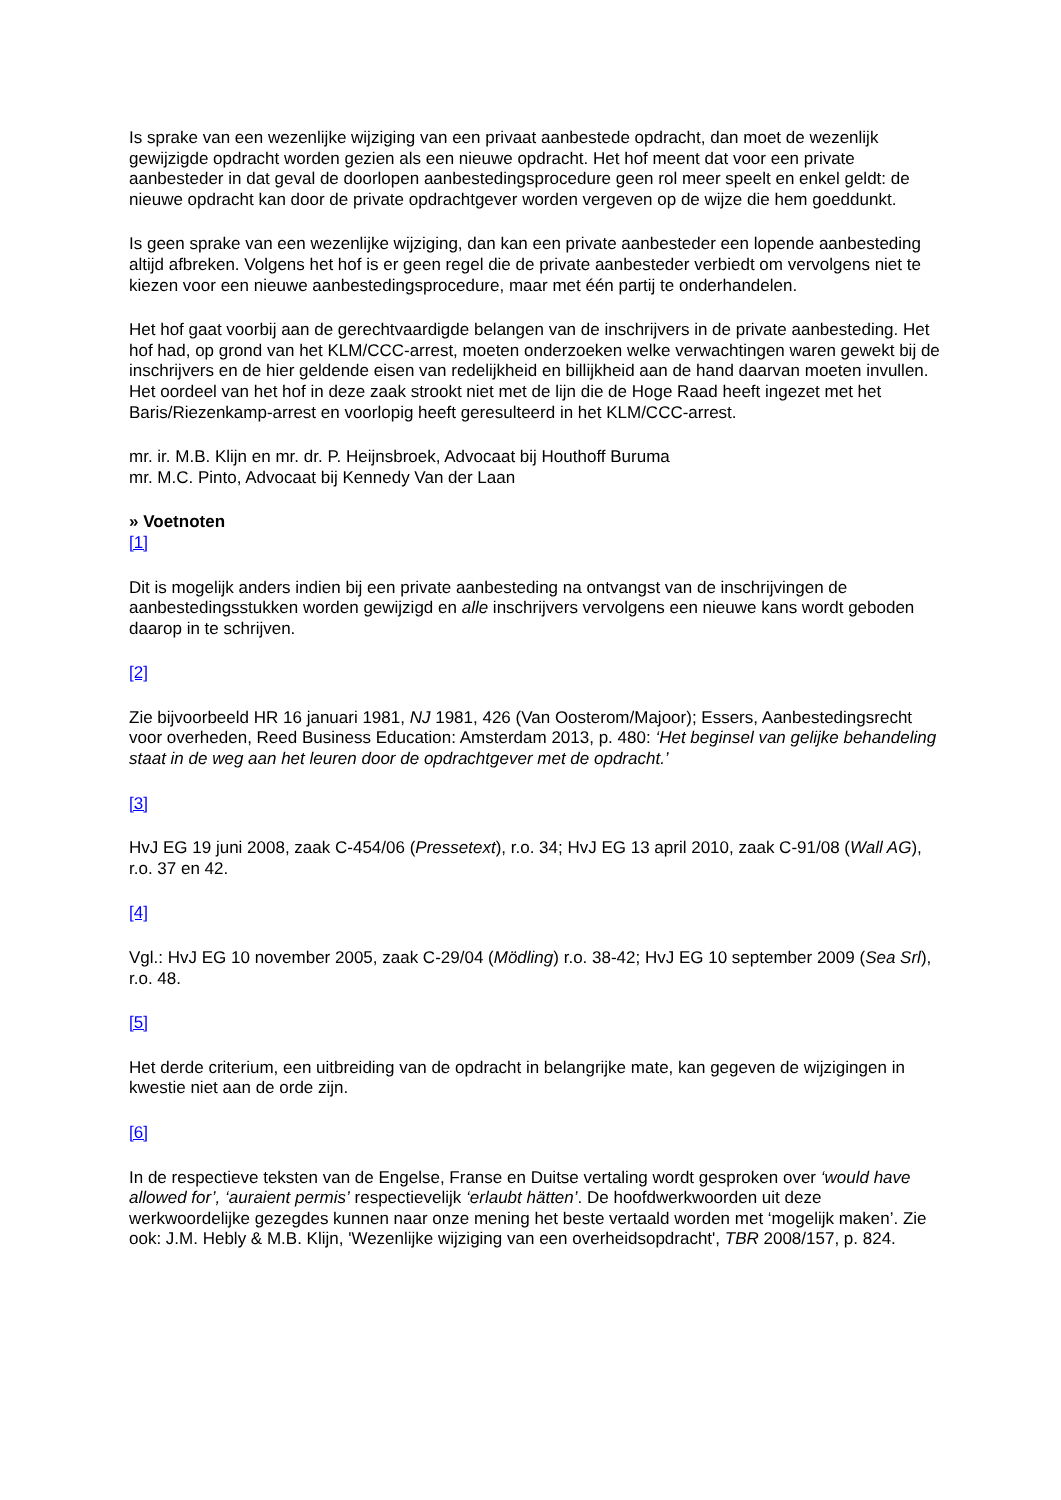Is sprake van een wezenlijke wijziging van een privaat aanbestede opdracht, dan moet de wezenlijk gewijzigde opdracht worden gezien als een nieuwe opdracht. Het hof meent dat voor een private aanbesteder in dat geval de doorlopen aanbestedingsprocedure geen rol meer speelt en enkel geldt: de nieuwe opdracht kan door de private opdrachtgever worden vergeven op de wijze die hem goeddunkt.
Is geen sprake van een wezenlijke wijziging, dan kan een private aanbesteder een lopende aanbesteding altijd afbreken. Volgens het hof is er geen regel die de private aanbesteder verbiedt om vervolgens niet te kiezen voor een nieuwe aanbestedingsprocedure, maar met één partij te onderhandelen.
Het hof gaat voorbij aan de gerechtvaardigde belangen van de inschrijvers in de private aanbesteding. Het hof had, op grond van het KLM/CCC-arrest, moeten onderzoeken welke verwachtingen waren gewekt bij de inschrijvers en de hier geldende eisen van redelijkheid en billijkheid aan de hand daarvan moeten invullen. Het oordeel van het hof in deze zaak strookt niet met de lijn die de Hoge Raad heeft ingezet met het Baris/Riezenkamp-arrest en voorlopig heeft geresulteerd in het KLM/CCC-arrest.
mr. ir. M.B. Klijn en mr. dr. P. Heijnsbroek, Advocaat bij Houthoff Buruma
mr. M.C. Pinto, Advocaat bij Kennedy Van der Laan
» Voetnoten
[1]
Dit is mogelijk anders indien bij een private aanbesteding na ontvangst van de inschrijvingen de aanbestedingsstukken worden gewijzigd en alle inschrijvers vervolgens een nieuwe kans wordt geboden daarop in te schrijven.
[2]
Zie bijvoorbeeld HR 16 januari 1981, NJ 1981, 426 (Van Oosterom/Majoor); Essers, Aanbestedingsrecht voor overheden, Reed Business Education: Amsterdam 2013, p. 480: ‘Het beginsel van gelijke behandeling staat in de weg aan het leuren door de opdrachtgever met de opdracht.’
[3]
HvJ EG 19 juni 2008, zaak C-454/06 (Pressetext), r.o. 34; HvJ EG 13 april 2010, zaak C-91/08 (Wall AG), r.o. 37 en 42.
[4]
Vgl.: HvJ EG 10 november 2005, zaak C-29/04 (Mödling) r.o. 38-42; HvJ EG 10 september 2009 (Sea Srl), r.o. 48.
[5]
Het derde criterium, een uitbreiding van de opdracht in belangrijke mate, kan gegeven de wijzigingen in kwestie niet aan de orde zijn.
[6]
In de respectieve teksten van de Engelse, Franse en Duitse vertaling wordt gesproken over ‘would have allowed for’, ‘auraient permis’ respectievelijk ‘erlaubt hätten’. De hoofdwerkwoorden uit deze werkwoordelijke gezegdes kunnen naar onze mening het beste vertaald worden met ‘mogelijk maken’. Zie ook: J.M. Hebly & M.B. Klijn, 'Wezenlijke wijziging van een overheidsopdracht', TBR 2008/157, p. 824.